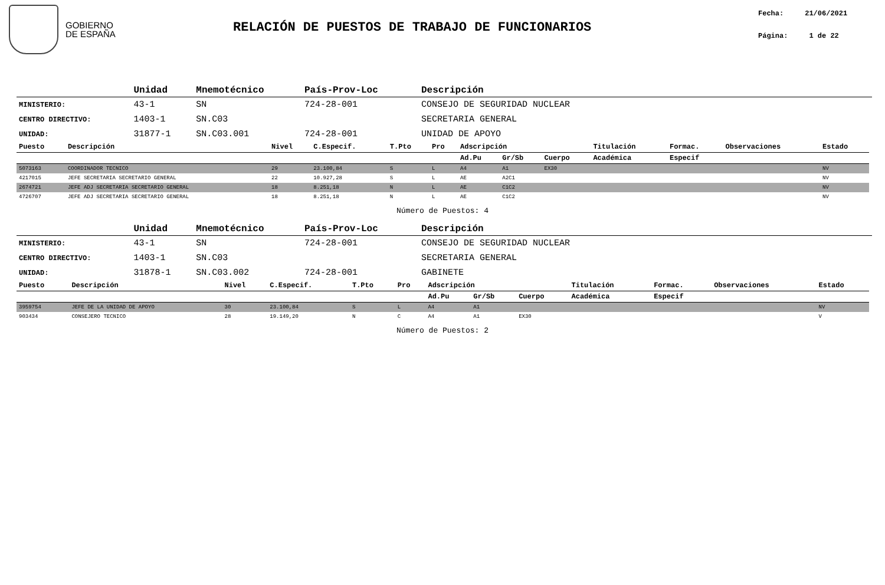GOBIERNO
DE ESPAÑA
RELACIÓN DE PUESTOS DE TRABAJO DE FUNCIONARIOS
Fecha: 21/06/2021
Página: 1 de 22
| | Unidad | Mnemotécnico | País-Prov-Loc | Descripción |
| --- | --- | --- | --- | --- |
| MINISTERIO: | 43-1 | SN | 724-28-001 | CONSEJO DE SEGURIDAD NUCLEAR |
| CENTRO DIRECTIVO: | 1403-1 | SN.C03 | | SECRETARIA GENERAL |
| UNIDAD: | 31877-1 | SN.C03.001 | 724-28-001 | UNIDAD DE APOYO |
| Puesto | Descripción | Nivel | C.Especif. | T.Pto | Pro | Adscripción | | | Titulación | Formac. | Observaciones | Estado |
| --- | --- | --- | --- | --- | --- | --- | --- | --- | --- | --- | --- | --- |
| | | | | | | Ad.Pu | Gr/Sb | Cuerpo | Académica | Especif | | |
| 5073163 | COORDINADOR TECNICO | 29 | 23.100,84 | S | L | A4 | A1 | EX30 | | | | NV |
| 4217015 | JEFE SECRETARIA SECRETARIO GENERAL | 22 | 10.927,28 | S | L | AE | A2C1 | | | | | NV |
| 2674721 | JEFE ADJ SECRETARIA SECRETARIO GENERAL | 18 | 8.251,18 | N | L | AE | C1C2 | | | | | NV |
| 4726707 | JEFE ADJ SECRETARIA SECRETARIO GENERAL | 18 | 8.251,18 | N | L | AE | C1C2 | | | | | NV |
Número de Puestos: 4
| | Unidad | Mnemotécnico | País-Prov-Loc | Descripción |
| --- | --- | --- | --- | --- |
| MINISTERIO: | 43-1 | SN | 724-28-001 | CONSEJO DE SEGURIDAD NUCLEAR |
| CENTRO DIRECTIVO: | 1403-1 | SN.C03 | | SECRETARIA GENERAL |
| UNIDAD: | 31878-1 | SN.C03.002 | 724-28-001 | GABINETE |
| Puesto | Descripción | Nivel | C.Especif. | T.Pto | Pro | Adscripción | | | Titulación | Formac. | Observaciones | Estado |
| --- | --- | --- | --- | --- | --- | --- | --- | --- | --- | --- | --- | --- |
| | | | | | | Ad.Pu | Gr/Sb | Cuerpo | Académica | Especif | | |
| 3959754 | JEFE DE LA UNIDAD DE APOYO | 30 | 23.100,84 | S | L | A4 | A1 | | | | | NV |
| 903434 | CONSEJERO TECNICO | 28 | 19.149,20 | N | C | A4 | A1 | EX30 | | | | V |
Número de Puestos: 2